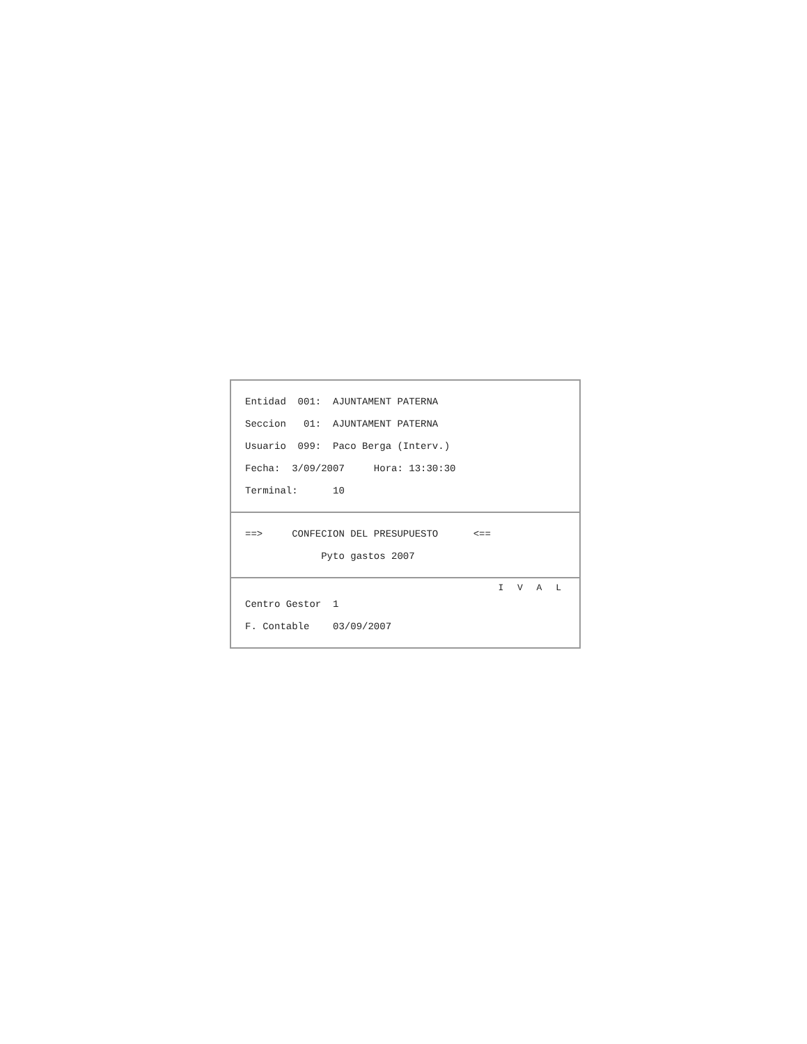Entidad 001: AJUNTAMENT PATERNA
Seccion 01: AJUNTAMENT PATERNA
Usuario 099: Paco Berga (Interv.)
Fecha: 3/09/2007 Hora: 13:30:30
Terminal: 10
==> CONFECION DEL PRESUPUESTO <==
Pyto gastos 2007
I V A L
Centro Gestor 1
F. Contable 03/09/2007